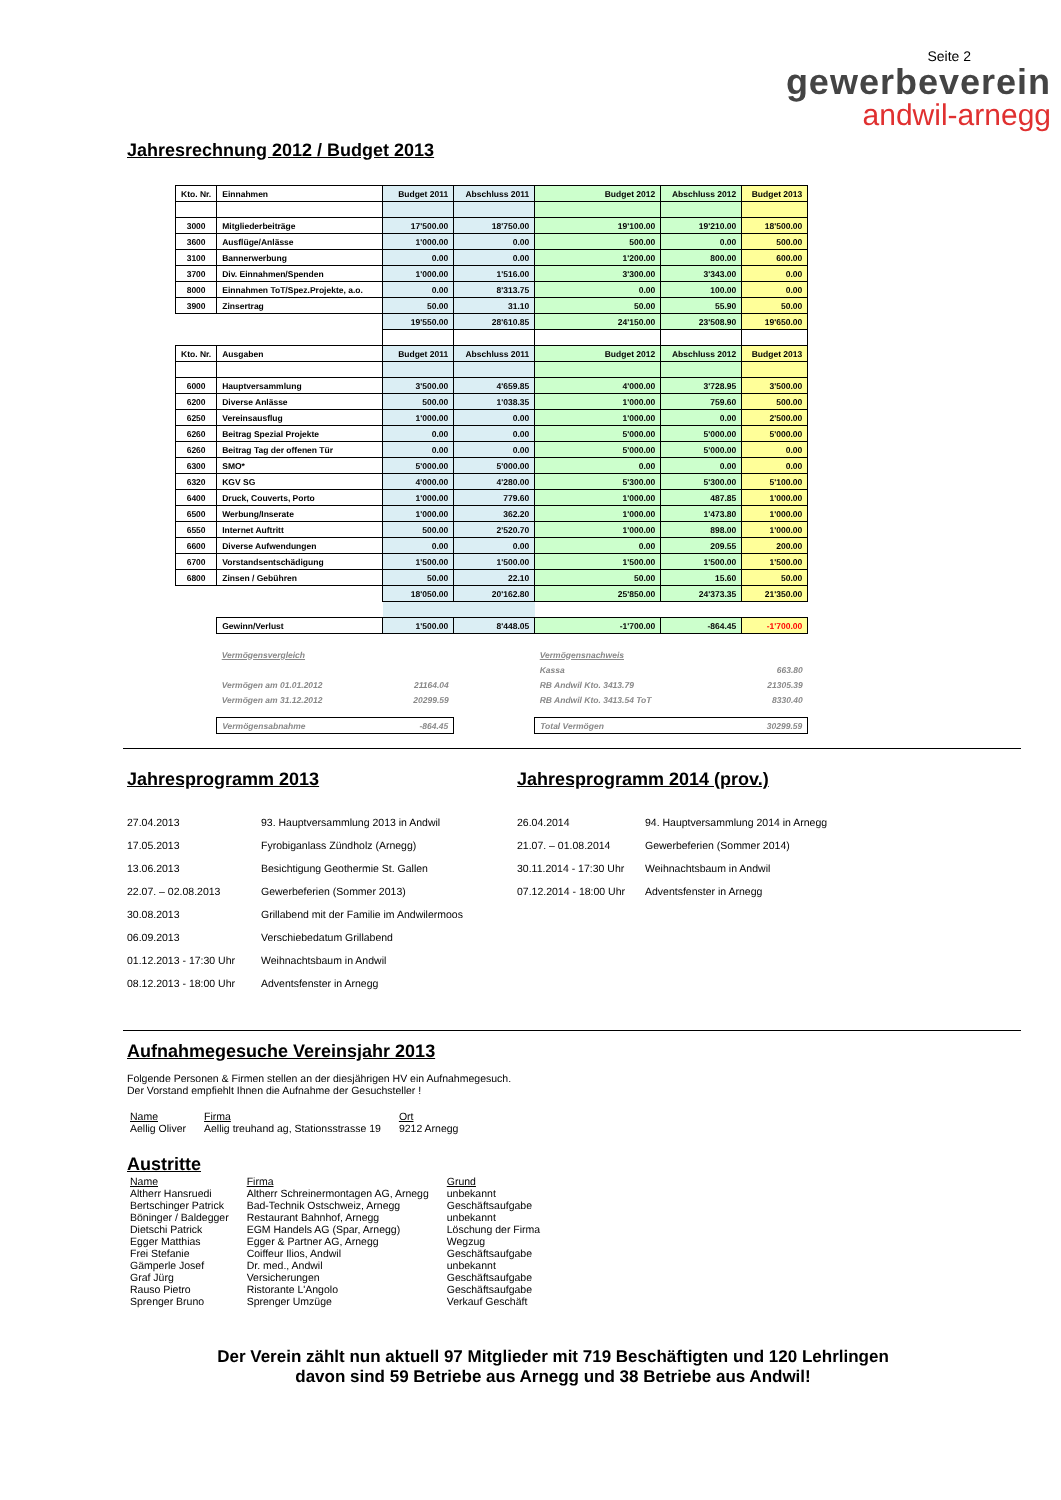Seite 2
gewerbeverein
andwil-arnegg
Jahresrechnung 2012 / Budget 2013
| Kto. Nr. | Einnahmen | Budget 2011 | Abschluss 2011 | Budget 2012 | Abschluss 2012 | Budget 2013 |
| --- | --- | --- | --- | --- | --- | --- |
| 3000 | Mitgliederbeiträge | 17'500.00 | 18'750.00 | 19'100.00 | 19'210.00 | 18'500.00 |
| 3600 | Ausflüge/Anlässe | 1'000.00 | 0.00 | 500.00 | 0.00 | 500.00 |
| 3100 | Bannerwerbung | 0.00 | 0.00 | 1'200.00 | 800.00 | 600.00 |
| 3700 | Div. Einnahmen/Spenden | 1'000.00 | 1'516.00 | 3'300.00 | 3'343.00 | 0.00 |
| 8000 | Einnahmen ToT/Spez.Projekte, a.o. | 0.00 | 8'313.75 | 0.00 | 100.00 | 0.00 |
| 3900 | Zinsertrag | 50.00 | 31.10 | 50.00 | 55.90 | 50.00 |
| | | 19'550.00 | 28'610.85 | 24'150.00 | 23'508.90 | 19'650.00 |
| Kto. Nr. | Ausgaben | Budget 2011 | Abschluss 2011 | Budget 2012 | Abschluss 2012 | Budget 2013 |
| 6000 | Hauptversammlung | 3'500.00 | 4'659.85 | 4'000.00 | 3'728.95 | 3'500.00 |
| 6200 | Diverse Anlässe | 500.00 | 1'038.35 | 1'000.00 | 759.60 | 500.00 |
| 6250 | Vereinsausflug | 1'000.00 | 0.00 | 1'000.00 | 0.00 | 2'500.00 |
| 6260 | Beitrag Spezial Projekte | 0.00 | 0.00 | 5'000.00 | 5'000.00 | 5'000.00 |
| 6260 | Beitrag Tag der offenen Tür | 0.00 | 0.00 | 5'000.00 | 5'000.00 | 0.00 |
| 6300 | SMO* | 5'000.00 | 5'000.00 | 0.00 | 0.00 | 0.00 |
| 6320 | KGV SG | 4'000.00 | 4'280.00 | 5'300.00 | 5'300.00 | 5'100.00 |
| 6400 | Druck, Couverts, Porto | 1'000.00 | 779.60 | 1'000.00 | 487.85 | 1'000.00 |
| 6500 | Werbung/Inserate | 1'000.00 | 362.20 | 1'000.00 | 1'473.80 | 1'000.00 |
| 6550 | Internet Auftritt | 500.00 | 2'520.70 | 1'000.00 | 898.00 | 1'000.00 |
| 6600 | Diverse Aufwendungen | 0.00 | 0.00 | 0.00 | 209.55 | 200.00 |
| 6700 | Vorstandsentschädigung | 1'500.00 | 1'500.00 | 1'500.00 | 1'500.00 | 1'500.00 |
| 6800 | Zinsen / Gebühren | 50.00 | 22.10 | 50.00 | 15.60 | 50.00 |
| | | 18'050.00 | 20'162.80 | 25'850.00 | 24'373.35 | 21'350.00 |
| | Gewinn/Verlust | 1'500.00 | 8'448.05 | -1'700.00 | -864.45 | -1'700.00 |
| | Vermögensvergleich | | | Vermögensnachweis | | |
| | | | | Kassa | | 663.80 |
| | Vermögen am 01.01.2012 | 21164.04 | | RB Andwil Kto. 3413.79 | | 21305.39 |
| | Vermögen am 31.12.2012 | 20299.59 | | RB Andwil Kto. 3413.54 ToT | | 8330.40 |
| | Vermögensabnahme | -864.45 | | Total Vermögen | | 30299.59 |
Jahresprogramm 2013
| 27.04.2013 | 93. Hauptversammlung 2013 in Andwil |
| 17.05.2013 | Fyrobiganlass Zündholz (Arnegg) |
| 13.06.2013 | Besichtigung Geothermie St. Gallen |
| 22.07. – 02.08.2013 | Gewerbeferien (Sommer 2013) |
| 30.08.2013 | Grillabend mit der Familie im Andwilermoos |
| 06.09.2013 | Verschiebedatum Grillabend |
| 01.12.2013 - 17:30 Uhr | Weihnachtsbaum in Andwil |
| 08.12.2013 - 18:00 Uhr | Adventsfenster in Arnegg |
Jahresprogramm 2014 (prov.)
| 26.04.2014 | 94. Hauptversammlung 2014 in Arnegg |
| 21.07. – 01.08.2014 | Gewerbeferien (Sommer 2014) |
| 30.11.2014 - 17:30 Uhr | Weihnachtsbaum in Andwil |
| 07.12.2014 - 18:00 Uhr | Adventsfenster in Arnegg |
Aufnahmegesuche Vereinsjahr 2013
Folgende Personen & Firmen stellen an der diesjährigen HV ein Aufnahmegesuch.
Der Vorstand empfiehlt Ihnen die Aufnahme der Gesuchsteller !
| Name | Firma | Ort |
| Aellig Oliver | Aellig treuhand ag, Stationsstrasse 19 | 9212 Arnegg |
Austritte
| Name | Firma | Grund |
| Altherr Hansruedi | Altherr Schreinermontagen AG, Arnegg | unbekannt |
| Bertschinger Patrick | Bad-Technik Ostschweiz, Arnegg | Geschäftsaufgabe |
| Böninger / Baldegger | Restaurant Bahnhof, Arnegg | unbekannt |
| Dietschi Patrick | EGM Handels AG (Spar, Arnegg) | Löschung der Firma |
| Egger Matthias | Egger & Partner AG, Arnegg | Wegzug |
| Frei Stefanie | Coiffeur Ilios, Andwil | Geschäftsaufgabe |
| Gämperle Josef | Dr. med., Andwil | unbekannt |
| Graf Jürg | Versicherungen | Geschäftsaufgabe |
| Rauso Pietro | Ristorante L'Angolo | Geschäftsaufgabe |
| Sprenger Bruno | Sprenger Umzüge | Verkauf Geschäft |
Der Verein zählt nun aktuell 97 Mitglieder mit 719 Beschäftigten und 120 Lehrlingen
davon sind 59 Betriebe aus Arnegg und 38 Betriebe aus Andwil!